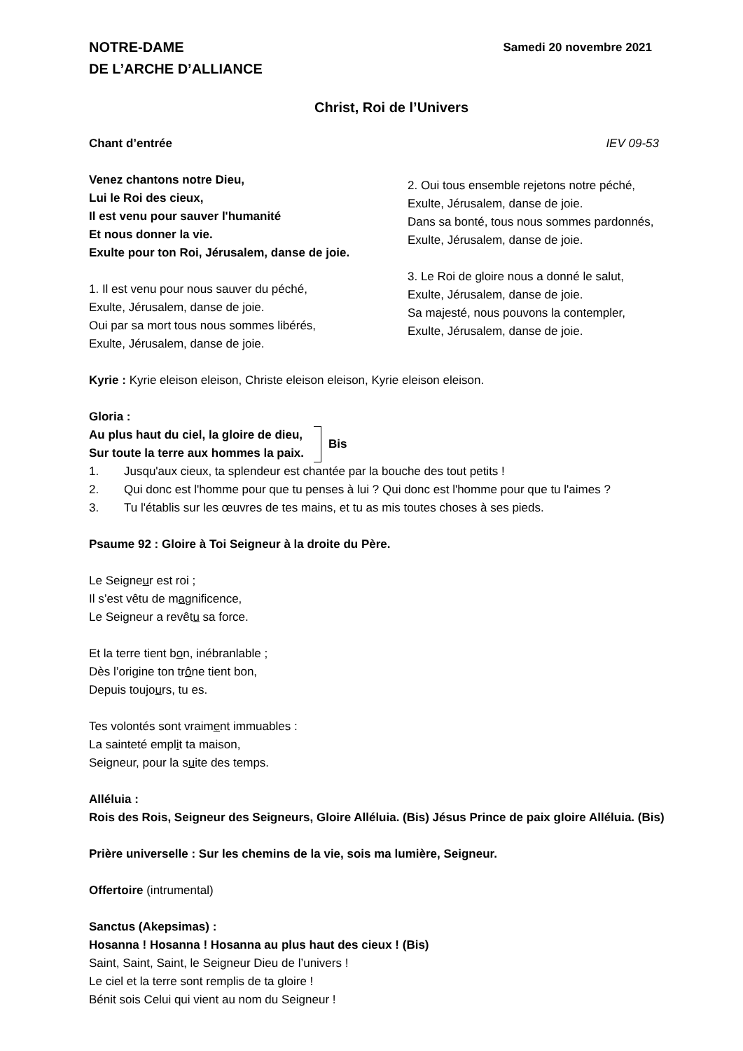NOTRE-DAME
DE L’ARCHE D’ALLIANCE
Samedi 20 novembre 2021
Christ, Roi de l’Univers
Chant d’entrée IEV 09-53
Venez chantons notre Dieu,
Lui le Roi des cieux,
Il est venu pour sauver l'humanité
Et nous donner la vie.
Exulte pour ton Roi, Jérusalem, danse de joie.
1. Il est venu pour nous sauver du péché,
Exulte, Jérusalem, danse de joie.
Oui par sa mort tous nous sommes libérés,
Exulte, Jérusalem, danse de joie.
2. Oui tous ensemble rejetons notre péché,
Exulte, Jérusalem, danse de joie.
Dans sa bonté, tous nous sommes pardonnés,
Exulte, Jérusalem, danse de joie.
3. Le Roi de gloire nous a donné le salut,
Exulte, Jérusalem, danse de joie.
Sa majesté, nous pouvons la contempler,
Exulte, Jérusalem, danse de joie.
Kyrie : Kyrie eleison eleison, Christe eleison eleison, Kyrie eleison eleison.
Gloria :
Au plus haut du ciel, la gloire de dieu,
Sur toute la terre aux hommes la paix.
Bis
1. Jusqu'aux cieux, ta splendeur est chantée par la bouche des tout petits !
2. Qui donc est l'homme pour que tu penses à lui ? Qui donc est l'homme pour que tu l'aimes ?
3. Tu l'établis sur les œuvres de tes mains, et tu as mis toutes choses à ses pieds.
Psaume 92 : Gloire à Toi Seigneur à la droite du Père.
Le Seigneur est roi ;
Il s’est vêtu de magnificence,
Le Seigneur a revêtu sa force.
Et la terre tient bon, inébranlable ;
Dès l’origine ton trône tient bon,
Depuis toujours, tu es.
Tes volontés sont vraiment immuables :
La sainteté emplit ta maison,
Seigneur, pour la suite des temps.
Alléluia :
Rois des Rois, Seigneur des Seigneurs, Gloire Alléluia. (Bis) Jésus Prince de paix gloire Alléluia. (Bis)
Prière universelle : Sur les chemins de la vie, sois ma lumière, Seigneur.
Offertoire (intrumental)
Sanctus (Akepsimas) :
Hosanna ! Hosanna ! Hosanna au plus haut des cieux ! (Bis)
Saint, Saint, Saint, le Seigneur Dieu de l’univers !
Le ciel et la terre sont remplis de ta gloire !
Bénit sois Celui qui vient au nom du Seigneur !